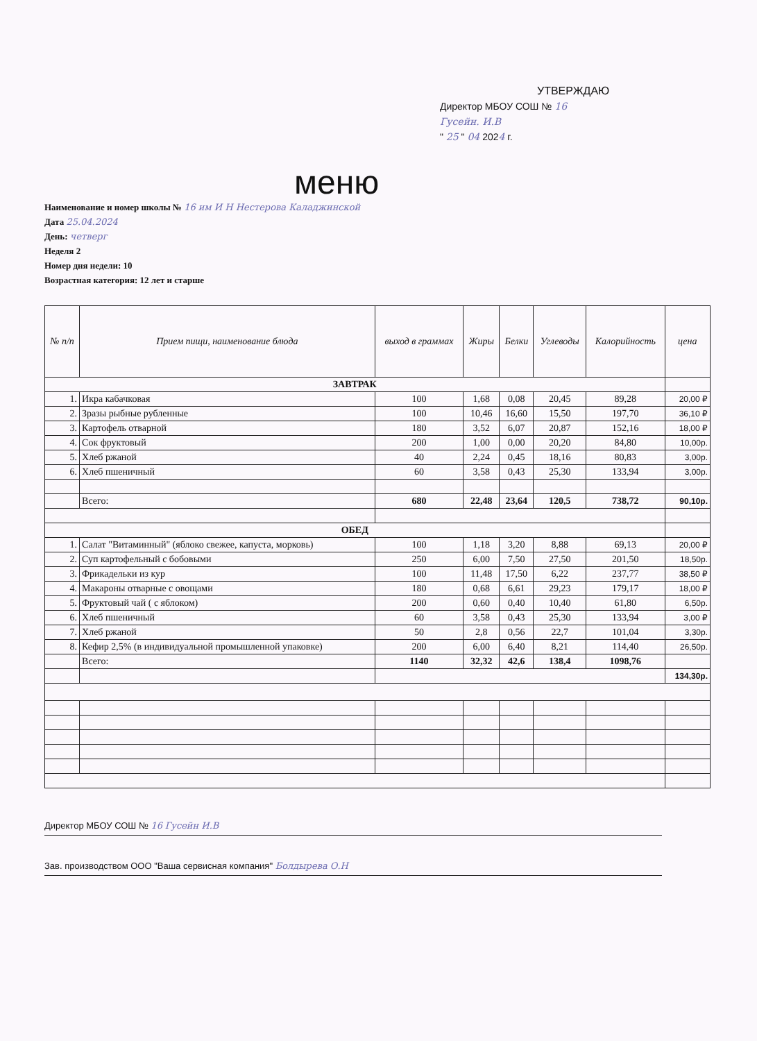УТВЕРЖДАЮ
Директор МБОУ СОШ № 16
Гусейн. И.В
" 25 " 04 2024 г.
меню
Наименование и номер школы № 16 им И Н Нестерова Каладжинской
Дата 25.04.2024
День: четверг
Неделя 2
Номер дня недели: 10
Возрастная категория: 12 лет и старше
| № п/п | Прием пищи, наименование блюда | выход в граммах | Жиры | Белки | Углеводы | Калорийность | цена |
| --- | --- | --- | --- | --- | --- | --- | --- |
| ЗАВТРАК | | | | | | | |
| 1. | Икра кабачковая | 100 | 1,68 | 0,08 | 20,45 | 89,28 | 20,00 ₽ |
| 2. | Зразы рыбные рубленные | 100 | 10,46 | 16,60 | 15,50 | 197,70 | 36,10 ₽ |
| 3. | Картофель отварной | 180 | 3,52 | 6,07 | 20,87 | 152,16 | 18,00 ₽ |
| 4. | Сок фруктовый | 200 | 1,00 | 0,00 | 20,20 | 84,80 | 10,00р. |
| 5. | Хлеб ржаной | 40 | 2,24 | 0,45 | 18,16 | 80,83 | 3,00р. |
| 6. | Хлеб пшеничный | 60 | 3,58 | 0,43 | 25,30 | 133,94 | 3,00р. |
| | Всего: | 680 | 22,48 | 23,64 | 120,5 | 738,72 | 90,10р. |
| ОБЕД | | | | | | | |
| 1. | Салат "Витаминный" (яблоко свежее, капуста, морковь) | 100 | 1,18 | 3,20 | 8,88 | 69,13 | 20,00 ₽ |
| 2. | Суп картофельный с бобовыми | 250 | 6,00 | 7,50 | 27,50 | 201,50 | 18,50р. |
| 3. | Фрикадельки из кур | 100 | 11,48 | 17,50 | 6,22 | 237,77 | 38,50 ₽ |
| 4. | Макароны отварные с овощами | 180 | 0,68 | 6,61 | 29,23 | 179,17 | 18,00 ₽ |
| 5. | Фруктовый чай ( с яблоком) | 200 | 0,60 | 0,40 | 10,40 | 61,80 | 6,50р. |
| 6. | Хлеб пшеничный | 60 | 3,58 | 0,43 | 25,30 | 133,94 | 3,00 ₽ |
| 7. | Хлеб ржаной | 50 | 2,8 | 0,56 | 22,7 | 101,04 | 3,30р. |
| 8. | Кефир 2,5% (в индивидуальной промышленной упаковке) | 200 | 6,00 | 6,40 | 8,21 | 114,40 | 26,50р. |
| | Всего: | 1140 | 32,32 | 42,6 | 138,4 | 1098,76 | |
| | | | | | | | 134,30р. |
Директор МБОУ СОШ № 16 Гусейн И.В
Зав. производством ООО "Ваша сервисная компания" Болдырева О.Н